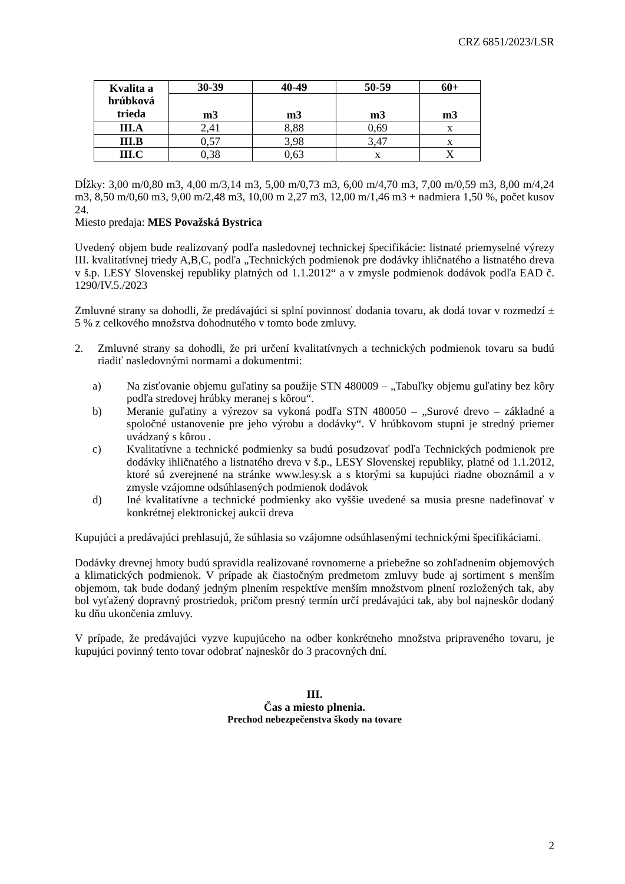CRZ 6851/2023/LSR
| Kvalita a hrúbková trieda | 30-39 | 40-49 | 50-59 | 60+ |
| --- | --- | --- | --- | --- |
| | m3 | m3 | m3 | m3 |
| III.A | 2,41 | 8,88 | 0,69 | x |
| III.B | 0,57 | 3,98 | 3,47 | x |
| III.C | 0,38 | 0,63 | x | X |
Dĺžky: 3,00 m/0,80 m3, 4,00 m/3,14 m3, 5,00 m/0,73 m3, 6,00 m/4,70 m3, 7,00 m/0,59 m3, 8,00 m/4,24 m3, 8,50 m/0,60 m3, 9,00 m/2,48 m3, 10,00 m 2,27 m3, 12,00 m/1,46 m3 + nadmiera 1,50 %, počet kusov 24.
Miesto predaja: MES Považská Bystrica
Uvedený objem bude realizovaný podľa nasledovnej technickej špecifikácie: listnaté priemyselné výrezy III. kvalitatívnej triedy A,B,C, podľa „Technických podmienok pre dodávky ihličnatého a listnatého dreva v š.p. LESY Slovenskej republiky platných od 1.1.2012“ a v zmysle podmienok dodávok podľa EAD č. 1290/IV.5./2023
Zmluvné strany sa dohodli, že predávajúci si splní povinnosť dodania tovaru, ak dodá tovar v rozmedzí ± 5 % z celkového množstva dohodnutého v tomto bode zmluvy.
2. Zmluvné strany sa dohodli, že pri určení kvalitatívnych a technických podmienok tovaru sa budú riadiť nasledovnými normami a dokumentmi:
a) Na zisťovanie objemu guľatiny sa použije STN 480009 – „Tabuľky objemu guľatiny bez kôry podľa stredovej hrúbky meranej s kôrou“.
b) Meranie guľatiny a výrezov sa vykoná podľa STN 480050 – „Surové drevo – základné a spoločné ustanovenie pre jeho výrobu a dodávky“. V hrúbkovom stupni je stredný priemer uvádzaný s kôrou .
c) Kvalitatívne a technické podmienky sa budú posudzovať podľa Technických podmienok pre dodávky ihličnatého a listnatého dreva v š.p., LESY Slovenskej republiky, platné od 1.1.2012, ktoré sú zverejnené na stránke www.lesy.sk a s ktorými sa kupujúci riadne oboznámil a v zmysle vzájomne odsúhlasených podmienok dodávok
d) Iné kvalitatívne a technické podmienky ako vyššie uvedené sa musia presne nadefinovať v konkrétnej elektronickej aukcii dreva
Kupujúci a predávajúci prehlasujú, že súhlasia so vzájomne odsúhlasenými technickými špecifikáciami.
Dodávky drevnej hmoty budú spravidla realizované rovnomerne a priebežne so zohľadnením objemových a klimatických podmienok. V prípade ak čiastočným predmetom zmluvy bude aj sortiment s menším objemom, tak bude dodaný jedným plnením respektíve menším množstvom plnení rozložených tak, aby bol vyťažený dopravný prostriedok, pričom presný termín určí predávajúci tak, aby bol najneskôr dodaný ku dňu ukončenia zmluvy.
V prípade, že predávajúci vyzve kupujúceho na odber konkrétneho množstva pripraveného tovaru, je kupujúci povinný tento tovar odobrať najneskôr do 3 pracovných dní.
III.
Čas a miesto plnenia.
Prechod nebezpečenstva škody na tovare
2